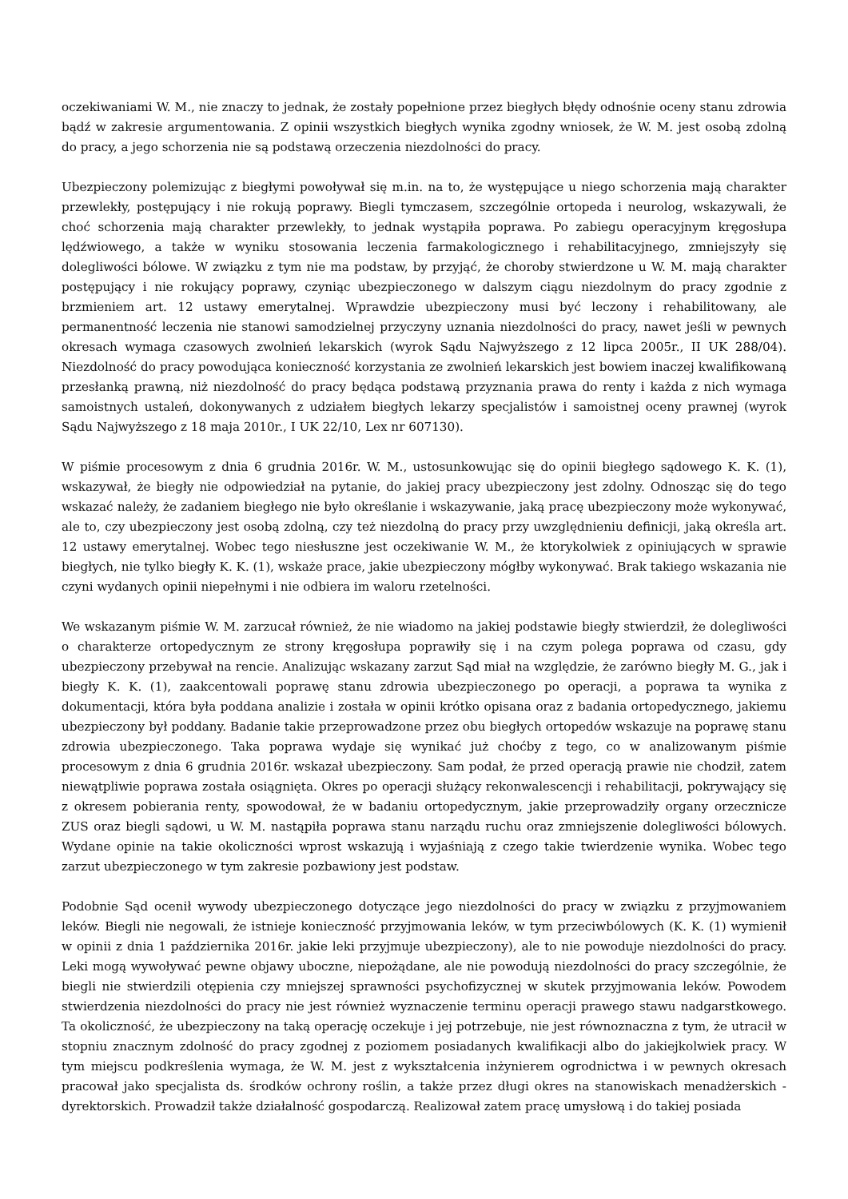oczekiwaniami W. M., nie znaczy to jednak, że zostały popełnione przez biegłych błędy odnośnie oceny stanu zdrowia bądź w zakresie argumentowania. Z opinii wszystkich biegłych wynika zgodny wniosek, że W. M. jest osobą zdolną do pracy, a jego schorzenia nie są podstawą orzeczenia niezdolności do pracy.
Ubezpieczony polemizując z biegłymi powoływał się m.in. na to, że występujące u niego schorzenia mają charakter przewlekły, postępujący i nie rokują poprawy. Biegli tymczasem, szczególnie ortopeda i neurolog, wskazywali, że choć schorzenia mają charakter przewlekły, to jednak wystąpiła poprawa. Po zabiegu operacyjnym kręgosłupa lędźwiowego, a także w wyniku stosowania leczenia farmakologicznego i rehabilitacyjnego, zmniejszyły się dolegliwości bólowe. W związku z tym nie ma podstaw, by przyjąć, że choroby stwierdzone u W. M. mają charakter postępujący i nie rokujący poprawy, czyniąc ubezpieczonego w dalszym ciągu niezdolnym do pracy zgodnie z brzmieniem art. 12 ustawy emerytalnej. Wprawdzie ubezpieczony musi być leczony i rehabilitowany, ale permanentność leczenia nie stanowi samodzielnej przyczyny uznania niezdolności do pracy, nawet jeśli w pewnych okresach wymaga czasowych zwolnień lekarskich (wyrok Sądu Najwyższego z 12 lipca 2005r., II UK 288/04). Niezdolność do pracy powodująca konieczność korzystania ze zwolnień lekarskich jest bowiem inaczej kwalifikowaną przesłanką prawną, niż niezdolność do pracy będąca podstawą przyznania prawa do renty i każda z nich wymaga samoistnych ustaleń, dokonywanych z udziałem biegłych lekarzy specjalistów i samoistnej oceny prawnej (wyrok Sądu Najwyższego z 18 maja 2010r., I UK 22/10, Lex nr 607130).
W piśmie procesowym z dnia 6 grudnia 2016r. W. M., ustosunkowując się do opinii biegłego sądowego K. K. (1), wskazywał, że biegły nie odpowiedział na pytanie, do jakiej pracy ubezpieczony jest zdolny. Odnosząc się do tego wskazać należy, że zadaniem biegłego nie było określanie i wskazywanie, jaką pracę ubezpieczony może wykonywać, ale to, czy ubezpieczony jest osobą zdolną, czy też niezdolną do pracy przy uwzględnieniu definicji, jaką określa art. 12 ustawy emerytalnej. Wobec tego niesłuszne jest oczekiwanie W. M., że ktorykolwiek z opiniujących w sprawie biegłych, nie tylko biegły K. K. (1), wskaże prace, jakie ubezpieczony mógłby wykonywać. Brak takiego wskazania nie czyni wydanych opinii niepełnymi i nie odbiera im waloru rzetelności.
We wskazanym piśmie W. M. zarzucał również, że nie wiadomo na jakiej podstawie biegły stwierdził, że dolegliwości o charakterze ortopedycznym ze strony kręgosłupa poprawiły się i na czym polega poprawa od czasu, gdy ubezpieczony przebywał na rencie. Analizując wskazany zarzut Sąd miał na względzie, że zarówno biegły M. G., jak i biegły K. K. (1), zaakcentowali poprawę stanu zdrowia ubezpieczonego po operacji, a poprawa ta wynika z dokumentacji, która była poddana analizie i została w opinii krótko opisana oraz z badania ortopedycznego, jakiemu ubezpieczony był poddany. Badanie takie przeprowadzone przez obu biegłych ortopedów wskazuje na poprawę stanu zdrowia ubezpieczonego. Taka poprawa wydaje się wynikać już choćby z tego, co w analizowanym piśmie procesowym z dnia 6 grudnia 2016r. wskazał ubezpieczony. Sam podał, że przed operacją prawie nie chodził, zatem niewątpliwie poprawa została osiągnięta. Okres po operacji służący rekonwalescencji i rehabilitacji, pokrywający się z okresem pobierania renty, spowodował, że w badaniu ortopedycznym, jakie przeprowadziły organy orzecznicze ZUS oraz biegli sądowi, u W. M. nastąpiła poprawa stanu narządu ruchu oraz zmniejszenie dolegliwości bólowych. Wydane opinie na takie okoliczności wprost wskazują i wyjaśniają z czego takie twierdzenie wynika. Wobec tego zarzut ubezpieczonego w tym zakresie pozbawiony jest podstaw.
Podobnie Sąd ocenił wywody ubezpieczonego dotyczące jego niezdolności do pracy w związku z przyjmowaniem leków. Biegli nie negowali, że istnieje konieczność przyjmowania leków, w tym przeciwbólowych (K. K. (1) wymienił w opinii z dnia 1 października 2016r. jakie leki przyjmuje ubezpieczony), ale to nie powoduje niezdolności do pracy. Leki mogą wywoływać pewne objawy uboczne, niepożądane, ale nie powodują niezdolności do pracy szczególnie, że biegli nie stwierdzili otępienia czy mniejszej sprawności psychofizycznej w skutek przyjmowania leków. Powodem stwierdzenia niezdolności do pracy nie jest również wyznaczenie terminu operacji prawego stawu nadgarstkowego. Ta okoliczność, że ubezpieczony na taką operację oczekuje i jej potrzebuje, nie jest równoznaczna z tym, że utracił w stopniu znacznym zdolność do pracy zgodnej z poziomem posiadanych kwalifikacji albo do jakiejkolwiek pracy. W tym miejscu podkreślenia wymaga, że W. M. jest z wykształcenia inżynierem ogrodnictwa i w pewnych okresach pracował jako specjalista ds. środków ochrony roślin, a także przez długi okres na stanowiskach menadżerskich - dyrektorskich. Prowadził także działalność gospodarczą. Realizował zatem pracę umysłową i do takiej posiada